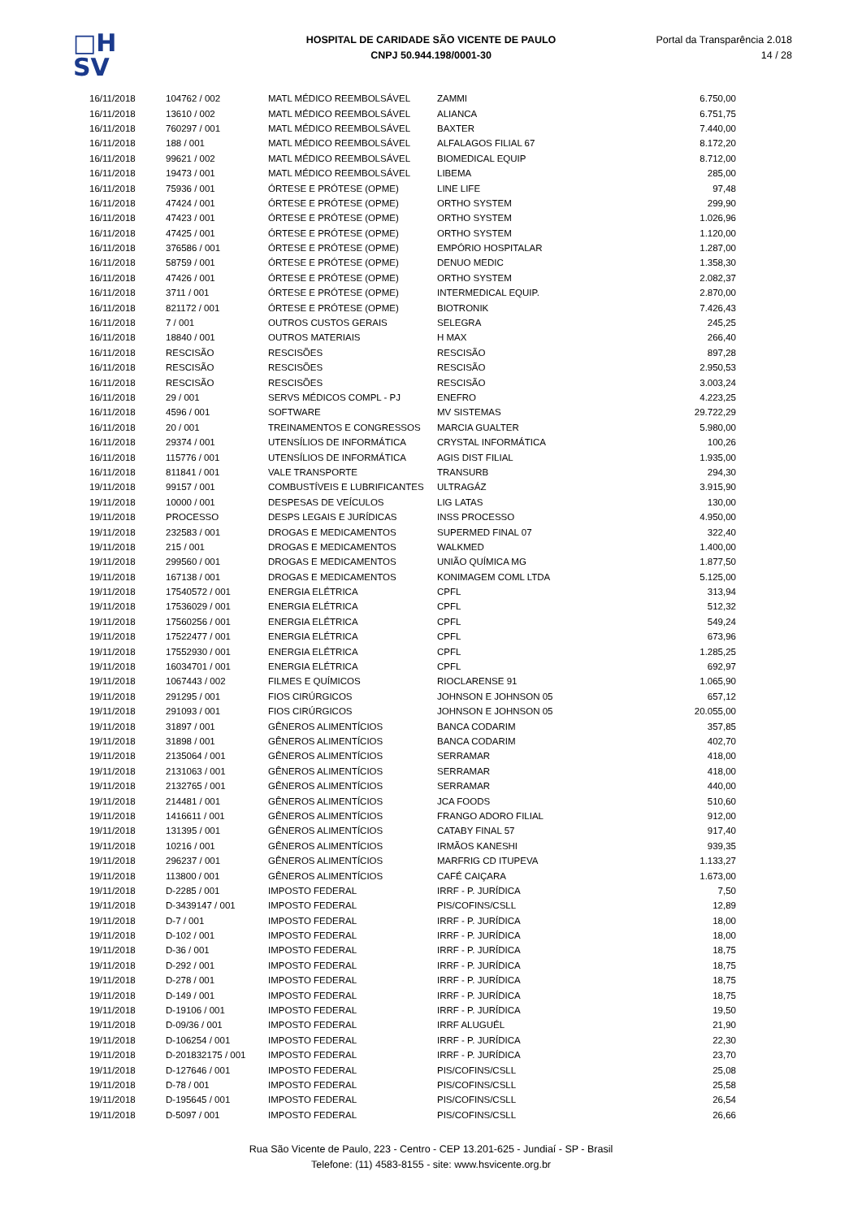□H
SV
HOSPITAL DE CARIDADE SÃO VICENTE DE PAULO
CNPJ 50.944.198/0001-30
Portal da Transparência 2.018
14 / 28
| 16/11/2018 | 104762 / 002 | MATL MÉDICO REEMBOLSÁVEL | ZAMMI | 6.750,00 |
| 16/11/2018 | 13610 / 002 | MATL MÉDICO REEMBOLSÁVEL | ALIANCA | 6.751,75 |
| 16/11/2018 | 760297 / 001 | MATL MÉDICO REEMBOLSÁVEL | BAXTER | 7.440,00 |
| 16/11/2018 | 188 / 001 | MATL MÉDICO REEMBOLSÁVEL | ALFALAGOS FILIAL 67 | 8.172,20 |
| 16/11/2018 | 99621 / 002 | MATL MÉDICO REEMBOLSÁVEL | BIOMEDICAL EQUIP | 8.712,00 |
| 16/11/2018 | 19473 / 001 | MATL MÉDICO REEMBOLSÁVEL | LIBEMA | 285,00 |
| 16/11/2018 | 75936 / 001 | ÓRTESE E PRÓTESE (OPME) | LINE LIFE | 97,48 |
| 16/11/2018 | 47424 / 001 | ÓRTESE E PRÓTESE (OPME) | ORTHO SYSTEM | 299,90 |
| 16/11/2018 | 47423 / 001 | ÓRTESE E PRÓTESE (OPME) | ORTHO SYSTEM | 1.026,96 |
| 16/11/2018 | 47425 / 001 | ÓRTESE E PRÓTESE (OPME) | ORTHO SYSTEM | 1.120,00 |
| 16/11/2018 | 376586 / 001 | ÓRTESE E PRÓTESE (OPME) | EMPÓRIO HOSPITALAR | 1.287,00 |
| 16/11/2018 | 58759 / 001 | ÓRTESE E PRÓTESE (OPME) | DENUO MEDIC | 1.358,30 |
| 16/11/2018 | 47426 / 001 | ÓRTESE E PRÓTESE (OPME) | ORTHO SYSTEM | 2.082,37 |
| 16/11/2018 | 3711 / 001 | ÓRTESE E PRÓTESE (OPME) | INTERMEDICAL EQUIP. | 2.870,00 |
| 16/11/2018 | 821172 / 001 | ÓRTESE E PRÓTESE (OPME) | BIOTRONIK | 7.426,43 |
| 16/11/2018 | 7 / 001 | OUTROS CUSTOS GERAIS | SELEGRA | 245,25 |
| 16/11/2018 | 18840 / 001 | OUTROS MATERIAIS | H MAX | 266,40 |
| 16/11/2018 | RESCISÃO | RESCISÕES | RESCISÃO | 897,28 |
| 16/11/2018 | RESCISÃO | RESCISÕES | RESCISÃO | 2.950,53 |
| 16/11/2018 | RESCISÃO | RESCISÕES | RESCISÃO | 3.003,24 |
| 16/11/2018 | 29 / 001 | SERVS MÉDICOS COMPL - PJ | ENEFRO | 4.223,25 |
| 16/11/2018 | 4596 / 001 | SOFTWARE | MV SISTEMAS | 29.722,29 |
| 16/11/2018 | 20 / 001 | TREINAMENTOS E CONGRESSOS | MARCIA GUALTER | 5.980,00 |
| 16/11/2018 | 29374 / 001 | UTENSÍLIOS DE INFORMÁTICA | CRYSTAL INFORMÁTICA | 100,26 |
| 16/11/2018 | 115776 / 001 | UTENSÍLIOS DE INFORMÁTICA | AGIS DIST FILIAL | 1.935,00 |
| 16/11/2018 | 811841 / 001 | VALE TRANSPORTE | TRANSURB | 294,30 |
| 19/11/2018 | 99157 / 001 | COMBUSTÍVEIS E LUBRIFICANTES | ULTRAGÁZ | 3.915,90 |
| 19/11/2018 | 10000 / 001 | DESPESAS DE VEÍCULOS | LIG LATAS | 130,00 |
| 19/11/2018 | PROCESSO | DESPS LEGAIS E JURÍDICAS | INSS PROCESSO | 4.950,00 |
| 19/11/2018 | 232583 / 001 | DROGAS E MEDICAMENTOS | SUPERMED FINAL 07 | 322,40 |
| 19/11/2018 | 215 / 001 | DROGAS E MEDICAMENTOS | WALKMED | 1.400,00 |
| 19/11/2018 | 299560 / 001 | DROGAS E MEDICAMENTOS | UNIÃO QUÍMICA MG | 1.877,50 |
| 19/11/2018 | 167138 / 001 | DROGAS E MEDICAMENTOS | KONIMAGEM COML LTDA | 5.125,00 |
| 19/11/2018 | 17540572 / 001 | ENERGIA ELÉTRICA | CPFL | 313,94 |
| 19/11/2018 | 17536029 / 001 | ENERGIA ELÉTRICA | CPFL | 512,32 |
| 19/11/2018 | 17560256 / 001 | ENERGIA ELÉTRICA | CPFL | 549,24 |
| 19/11/2018 | 17522477 / 001 | ENERGIA ELÉTRICA | CPFL | 673,96 |
| 19/11/2018 | 17552930 / 001 | ENERGIA ELÉTRICA | CPFL | 1.285,25 |
| 19/11/2018 | 16034701 / 001 | ENERGIA ELÉTRICA | CPFL | 692,97 |
| 19/11/2018 | 1067443 / 002 | FILMES E QUÍMICOS | RIOCLARENSE 91 | 1.065,90 |
| 19/11/2018 | 291295 / 001 | FIOS CIRÚRGICOS | JOHNSON E JOHNSON 05 | 657,12 |
| 19/11/2018 | 291093 / 001 | FIOS CIRÚRGICOS | JOHNSON E JOHNSON 05 | 20.055,00 |
| 19/11/2018 | 31897 / 001 | GÊNEROS ALIMENTÍCIOS | BANCA CODARIM | 357,85 |
| 19/11/2018 | 31898 / 001 | GÊNEROS ALIMENTÍCIOS | BANCA CODARIM | 402,70 |
| 19/11/2018 | 2135064 / 001 | GÊNEROS ALIMENTÍCIOS | SERRAMAR | 418,00 |
| 19/11/2018 | 2131063 / 001 | GÊNEROS ALIMENTÍCIOS | SERRAMAR | 418,00 |
| 19/11/2018 | 2132765 / 001 | GÊNEROS ALIMENTÍCIOS | SERRAMAR | 440,00 |
| 19/11/2018 | 214481 / 001 | GÊNEROS ALIMENTÍCIOS | JCA FOODS | 510,60 |
| 19/11/2018 | 1416611 / 001 | GÊNEROS ALIMENTÍCIOS | FRANGO ADORO FILIAL | 912,00 |
| 19/11/2018 | 131395 / 001 | GÊNEROS ALIMENTÍCIOS | CATABY FINAL 57 | 917,40 |
| 19/11/2018 | 10216 / 001 | GÊNEROS ALIMENTÍCIOS | IRMÃOS KANESHI | 939,35 |
| 19/11/2018 | 296237 / 001 | GÊNEROS ALIMENTÍCIOS | MARFRIG CD ITUPEVA | 1.133,27 |
| 19/11/2018 | 113800 / 001 | GÊNEROS ALIMENTÍCIOS | CAFÉ CAIÇARA | 1.673,00 |
| 19/11/2018 | D-2285 / 001 | IMPOSTO FEDERAL | IRRF - P. JURÍDICA | 7,50 |
| 19/11/2018 | D-3439147 / 001 | IMPOSTO FEDERAL | PIS/COFINS/CSLL | 12,89 |
| 19/11/2018 | D-7 / 001 | IMPOSTO FEDERAL | IRRF - P. JURÍDICA | 18,00 |
| 19/11/2018 | D-102 / 001 | IMPOSTO FEDERAL | IRRF - P. JURÍDICA | 18,00 |
| 19/11/2018 | D-36 / 001 | IMPOSTO FEDERAL | IRRF - P. JURÍDICA | 18,75 |
| 19/11/2018 | D-292 / 001 | IMPOSTO FEDERAL | IRRF - P. JURÍDICA | 18,75 |
| 19/11/2018 | D-278 / 001 | IMPOSTO FEDERAL | IRRF - P. JURÍDICA | 18,75 |
| 19/11/2018 | D-149 / 001 | IMPOSTO FEDERAL | IRRF - P. JURÍDICA | 18,75 |
| 19/11/2018 | D-19106 / 001 | IMPOSTO FEDERAL | IRRF - P. JURÍDICA | 19,50 |
| 19/11/2018 | D-09/36 / 001 | IMPOSTO FEDERAL | IRRF ALUGUÉL | 21,90 |
| 19/11/2018 | D-106254 / 001 | IMPOSTO FEDERAL | IRRF - P. JURÍDICA | 22,30 |
| 19/11/2018 | D-201832175 / 001 | IMPOSTO FEDERAL | IRRF - P. JURÍDICA | 23,70 |
| 19/11/2018 | D-127646 / 001 | IMPOSTO FEDERAL | PIS/COFINS/CSLL | 25,08 |
| 19/11/2018 | D-78 / 001 | IMPOSTO FEDERAL | PIS/COFINS/CSLL | 25,58 |
| 19/11/2018 | D-195645 / 001 | IMPOSTO FEDERAL | PIS/COFINS/CSLL | 26,54 |
| 19/11/2018 | D-5097 / 001 | IMPOSTO FEDERAL | PIS/COFINS/CSLL | 26,66 |
Rua São Vicente de Paulo, 223 - Centro - CEP 13.201-625 - Jundiaí - SP - Brasil
Telefone: (11) 4583-8155 - site: www.hsvicente.org.br